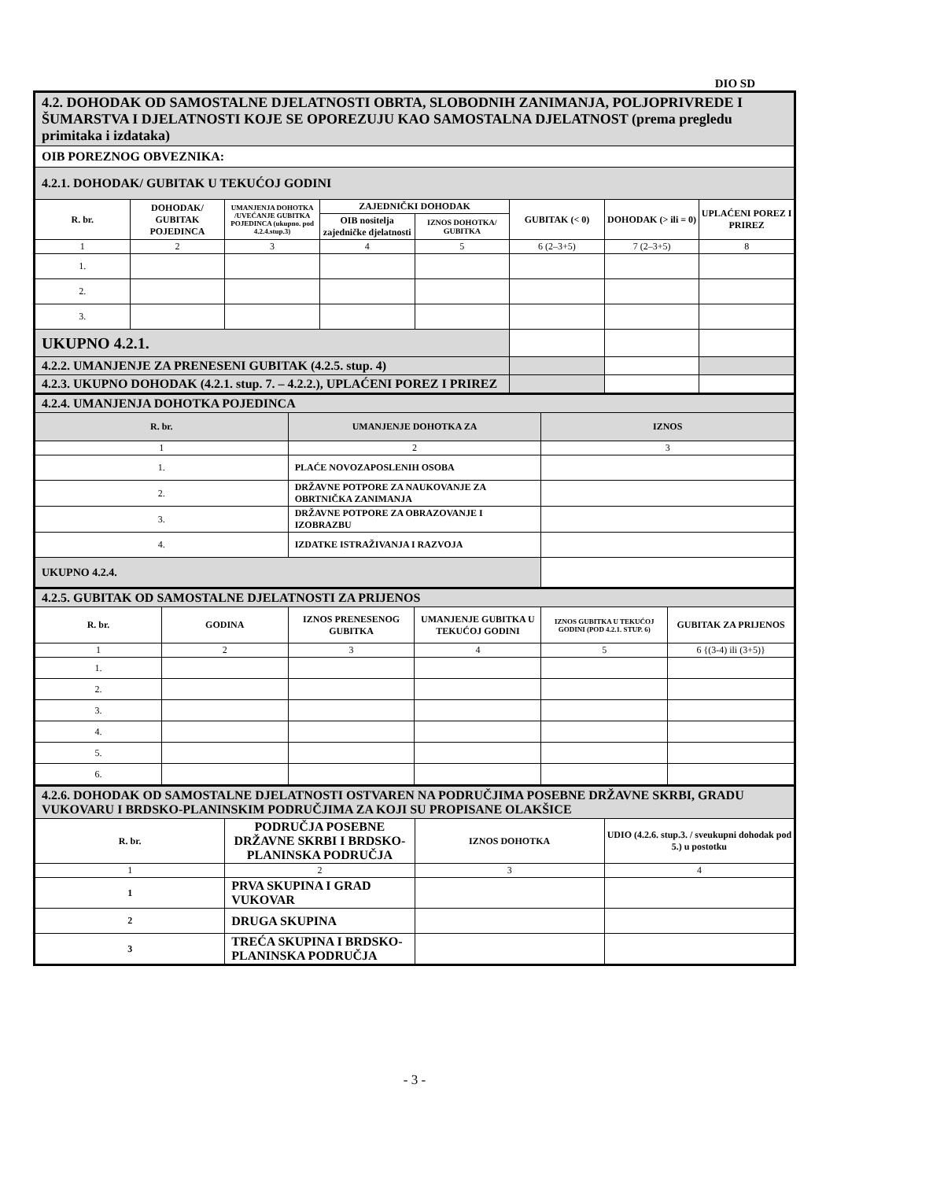DIO SD
| 4.2. DOHODAK OD SAMOSTALNE DJELATNOSTI OBRTA, SLOBODNIH ZANIMANJA, POLJOPRIVREDE I ŠUMARSTVA I DJELATNOSTI KOJE SE OPOREZUJU KAO SAMOSTALNA DJELATNOST (prema pregledu primitaka i izdataka) | | | | | | | |
| OIB POREZNOG OBVEZNIKA: | | | | | | | |
| 4.2.1. DOHODAK/ GUBITAK U TEKUĆOJ GODINI | | | | | | | |
| R. br. | DOHODAK/ GUBITAK POJEDINCA | UMANJENJA DOHOTKA /UVEĆANJE GUBITKA POJEDINCA (ukupno. pod 4.2.4.stup.3) | ZAJEDNIČKI DOHODAK | | GUBITAK (< 0) | DOHODAK (> ili = 0) | UPLAĆENI POREZ I PRIREZ |
| | | | OIB nositelja zajedničke djelatnosti | IZNOS DOHOTKA/ GUBITKA | | | |
| 1 | 2 | 3 | 4 | 5 | 6 (2–3+5) | 7 (2–3+5) | 8 |
| 1. | | | | | | | |
| 2. | | | | | | | |
| 3. | | | | | | | |
| UKUPNO 4.2.1. | | | | | | | |
| 4.2.2. UMANJENJE ZA PRENESENI GUBITAK (4.2.5. stup. 4) | | | | | | | |
| 4.2.3. UKUPNO DOHODAK (4.2.1. stup. 7. – 4.2.2.), UPLAĆENI POREZ I PRIREZ | | | | | | | |
| 4.2.4. UMANJENJA DOHOTKA POJEDINCA | | |
| R. br. | UMANJENJE DOHOTKA ZA | IZNOS |
| 1 | 2 | 3 |
| 1. | PLAĆE NOVOZAPOSLENIH OSOBA | |
| 2. | DRŽAVNE POTPORE ZA NAUKOVANJE ZA OBRTNIČKA ZANIMANJA | |
| 3. | DRŽAVNE POTPORE ZA OBRAZOVANJE I IZOBRAZBU | |
| 4. | IZDATKE ISTRAŽIVANJA I RAZVOJA | |
| UKUPNO 4.2.4. | | |
| 4.2.5. GUBITAK OD SAMOSTALNE DJELATNOSTI ZA PRIJENOS | | | | | |
| R. br. | GODINA | IZNOS PRENESENOG GUBITKA | UMANJENJE GUBITKA U TEKUĆOJ GODINI | IZNOS GUBITKA U TEKUĆOJ GODINI (POD 4.2.1. STUP. 6) | GUBITAK ZA PRIJENOS |
| 1 | 2 | 3 | 4 | 5 | 6 {(3-4) ili (3+5)} |
| 1. | | | | | |
| 2. | | | | | |
| 3. | | | | | |
| 4. | | | | | |
| 5. | | | | | |
| 6. | | | | | |
| 4.2.6. DOHODAK OD SAMOSTALNE DJELATNOSTI OSTVAREN NA PODRUČJIMA POSEBNE DRŽAVNE SKRBI, GRADU VUKOVARU I BRDSKO-PLANINSKIM PODRUČJIMA ZA KOJI SU PROPISANE OLAKŠICE | | | |
| R. br. | PODRUČJA POSEBNE DRŽAVNE SKRBI I BRDSKO-PLANINSKA PODRUČJA | IZNOS DOHOTKA | UDIO (4.2.6. stup.3. / sveukupni dohodak pod 5.) u postotku |
| 1 | 2 | 3 | 4 |
| 1 | PRVA SKUPINA I GRAD VUKOVAR | | |
| 2 | DRUGA SKUPINA | | |
| 3 | TREĆA SKUPINA I BRDSKO-PLANINSKA PODRUČJA | | |
- 3 -